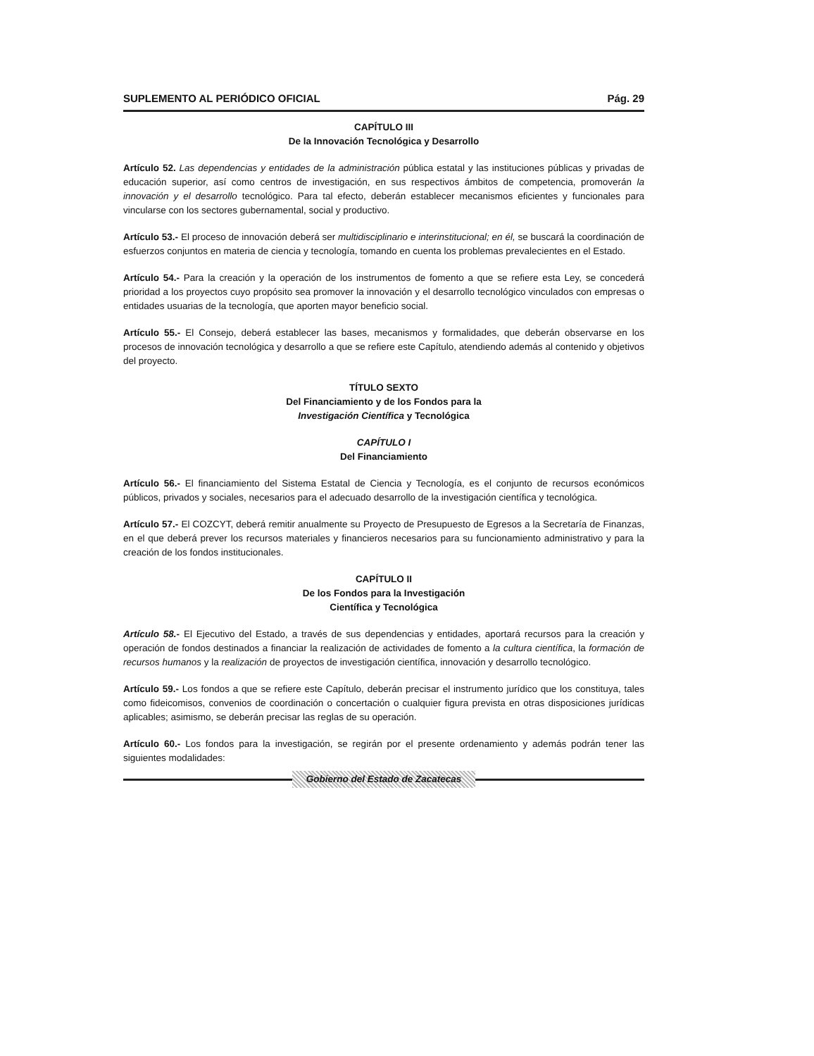SUPLEMENTO AL PERIÓDICO OFICIAL Pág. 29
CAPÍTULO III
De la Innovación Tecnológica y Desarrollo
Artículo 52. Las dependencias y entidades de la administración pública estatal y las instituciones públicas y privadas de educación superior, así como centros de investigación, en sus respectivos ámbitos de competencia, promoverán la innovación y el desarrollo tecnológico. Para tal efecto, deberán establecer mecanismos eficientes y funcionales para vincularse con los sectores gubernamental, social y productivo.
Artículo 53.- El proceso de innovación deberá ser multidisciplinario e interinstitucional; en él, se buscará la coordinación de esfuerzos conjuntos en materia de ciencia y tecnología, tomando en cuenta los problemas prevalecientes en el Estado.
Artículo 54.- Para la creación y la operación de los instrumentos de fomento a que se refiere esta Ley, se concederá prioridad a los proyectos cuyo propósito sea promover la innovación y el desarrollo tecnológico vinculados con empresas o entidades usuarias de la tecnología, que aporten mayor beneficio social.
Artículo 55.- El Consejo, deberá establecer las bases, mecanismos y formalidades, que deberán observarse en los procesos de innovación tecnológica y desarrollo a que se refiere este Capítulo, atendiendo además al contenido y objetivos del proyecto.
TÍTULO SEXTO
Del Financiamiento y de los Fondos para la
Investigación Científica y Tecnológica
CAPÍTULO I
Del Financiamiento
Artículo 56.- El financiamiento del Sistema Estatal de Ciencia y Tecnología, es el conjunto de recursos económicos públicos, privados y sociales, necesarios para el adecuado desarrollo de la investigación científica y tecnológica.
Artículo 57.- El COZCYT, deberá remitir anualmente su Proyecto de Presupuesto de Egresos a la Secretaría de Finanzas, en el que deberá prever los recursos materiales y financieros necesarios para su funcionamiento administrativo y para la creación de los fondos institucionales.
CAPÍTULO II
De los Fondos para la Investigación
Científica y Tecnológica
Artículo 58.- El Ejecutivo del Estado, a través de sus dependencias y entidades, aportará recursos para la creación y operación de fondos destinados a financiar la realización de actividades de fomento a la cultura científica, la formación de recursos humanos y la realización de proyectos de investigación científica, innovación y desarrollo tecnológico.
Artículo 59.- Los fondos a que se refiere este Capítulo, deberán precisar el instrumento jurídico que los constituya, tales como fideicomisos, convenios de coordinación o concertación o cualquier figura prevista en otras disposiciones jurídicas aplicables; asimismo, se deberán precisar las reglas de su operación.
Artículo 60.- Los fondos para la investigación, se regirán por el presente ordenamiento y además podrán tener las siguientes modalidades:
Gobierno del Estado de Zacatecas